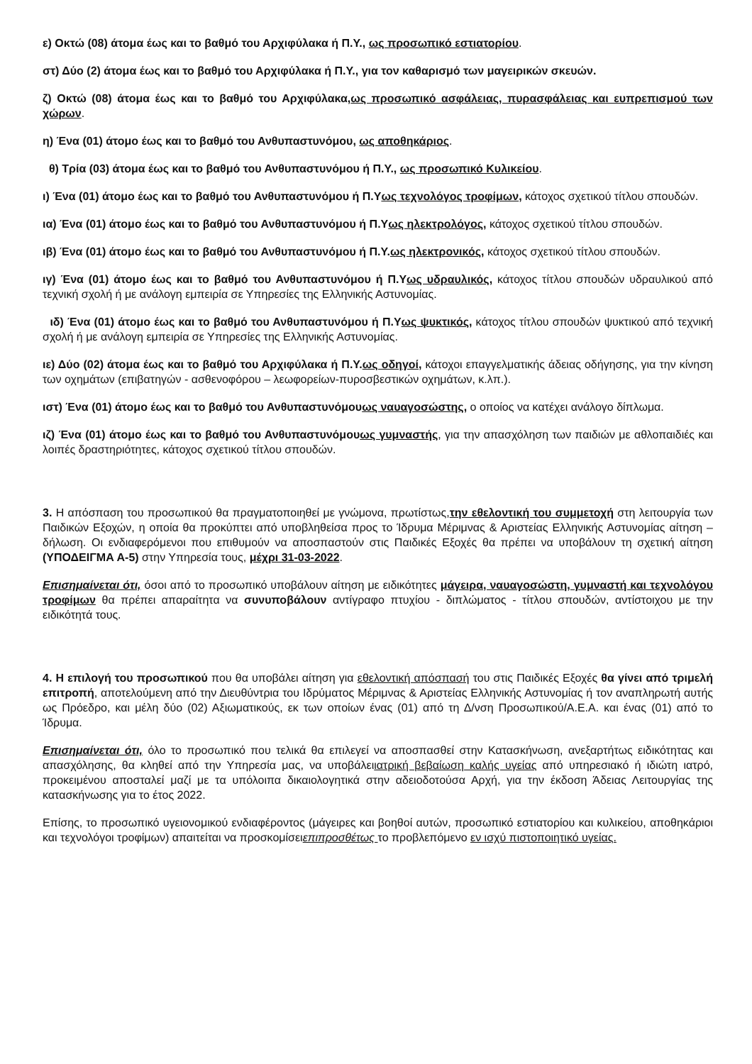ε) Οκτώ (08) άτομα έως και το βαθμό του Αρχιφύλακα ή Π.Υ., ως προσωπικό εστιατορίου.
στ) Δύο (2) άτομα έως και το βαθμό του Αρχιφύλακα ή Π.Υ., για τον καθαρισμό των μαγειρικών σκευών.
ζ) Οκτώ (08) άτομα έως και το βαθμό του Αρχιφύλακα,ως προσωπικό ασφάλειας, πυρασφάλειας και ευπρεπισμού των χώρων.
η) Ένα (01) άτομο έως και το βαθμό του Ανθυπαστυνόμου, ως αποθηκάριος.
θ) Τρία (03) άτομα έως και το βαθμό του Ανθυπαστυνόμου ή Π.Υ., ως προσωπικό Κυλικείου.
ι) Ένα (01) άτομο έως και το βαθμό του Ανθυπαστυνόμου ή Π.Υως τεχνολόγος τροφίμων, κάτοχος σχετικού τίτλου σπουδών.
ια) Ένα (01) άτομο έως και το βαθμό του Ανθυπαστυνόμου ή Π.Υως ηλεκτρολόγος, κάτοχος σχετικού τίτλου σπουδών.
ιβ) Ένα (01) άτομο έως και το βαθμό του Ανθυπαστυνόμου ή Π.Υ.ως ηλεκτρονικός, κάτοχος σχετικού τίτλου σπουδών.
ιγ) Ένα (01) άτομο έως και το βαθμό του Ανθυπαστυνόμου ή Π.Υως υδραυλικός, κάτοχος τίτλου σπουδών υδραυλικού από τεχνική σχολή ή με ανάλογη εμπειρία σε Υπηρεσίες της Ελληνικής Αστυνομίας.
ιδ) Ένα (01) άτομο έως και το βαθμό του Ανθυπαστυνόμου ή Π.Υως ψυκτικός, κάτοχος τίτλου σπουδών ψυκτικού από τεχνική σχολή ή με ανάλογη εμπειρία σε Υπηρεσίες της Ελληνικής Αστυνομίας.
ιε) Δύο (02) άτομα έως και το βαθμό του Αρχιφύλακα ή Π.Υ.ως οδηγοί, κάτοχοι επαγγελματικής άδειας οδήγησης, για την κίνηση των οχημάτων (επιβατηγών - ασθενοφόρου – λεωφορείων-πυροσβεστικών οχημάτων, κ.λπ.).
ιστ) Ένα (01) άτομο έως και το βαθμό του Ανθυπαστυνόμουως ναυαγοσώστης, ο οποίος να κατέχει ανάλογο δίπλωμα.
ιζ) Ένα (01) άτομο έως και το βαθμό του Ανθυπαστυνόμουως γυμναστής, για την απασχόληση των παιδιών με αθλοπαιδιές και λοιπές δραστηριότητες, κάτοχος σχετικού τίτλου σπουδών.
3. Η απόσπαση του προσωπικού θα πραγματοποιηθεί με γνώμονα, πρωτίστως,την εθελοντική του συμμετοχή στη λειτουργία των Παιδικών Εξοχών, η οποία θα προκύπτει από υποβληθείσα προς το Ίδρυμα Μέριμνας & Αριστείας Ελληνικής Αστυνομίας αίτηση – δήλωση. Οι ενδιαφερόμενοι που επιθυμούν να αποσπαστούν στις Παιδικές Εξοχές θα πρέπει να υποβάλουν τη σχετική αίτηση (ΥΠΟΔΕΙΓΜΑ Α-5) στην Υπηρεσία τους, μέχρι 31-03-2022.
Επισημαίνεται ότι, όσοι από το προσωπικό υποβάλουν αίτηση με ειδικότητες μάγειρα, ναυαγοσώστη, γυμναστή και τεχνολόγου τροφίμων θα πρέπει απαραίτητα να συνυποβάλουν αντίγραφο πτυχίου - διπλώματος - τίτλου σπουδών, αντίστοιχου με την ειδικότητά τους.
4. Η επιλογή του προσωπικού που θα υποβάλει αίτηση για εθελοντική απόσπασή του στις Παιδικές Εξοχές θα γίνει από τριμελή επιτροπή, αποτελούμενη από την Διευθύντρια του Ιδρύματος Μέριμνας & Αριστείας Ελληνικής Αστυνομίας ή τον αναπληρωτή αυτής ως Πρόεδρο, και μέλη δύο (02) Αξιωματικούς, εκ των οποίων ένας (01) από τη Δ/νση Προσωπικού/Α.Ε.Α. και ένας (01) από το Ίδρυμα.
Επισημαίνεται ότι, όλο το προσωπικό που τελικά θα επιλεγεί να αποσπασθεί στην Κατασκήνωση, ανεξαρτήτως ειδικότητας και απασχόλησης, θα κληθεί από την Υπηρεσία μας, να υποβάλειιατρική βεβαίωση καλής υγείας από υπηρεσιακό ή ιδιώτη ιατρό, προκειμένου αποσταλεί μαζί με τα υπόλοιπα δικαιολογητικά στην αδειοδοτούσα Αρχή, για την έκδοση Άδειας Λειτουργίας της κατασκήνωσης για το έτος 2022.
Επίσης, το προσωπικό υγειονομικού ενδιαφέροντος (μάγειρες και βοηθοί αυτών, προσωπικό εστιατορίου και κυλικείου, αποθηκάριοι και τεχνολόγοι τροφίμων) απαιτείται να προσκομίσειεπιπροσθέτως το προβλεπόμενο εν ισχύ πιστοποιητικό υγείας.